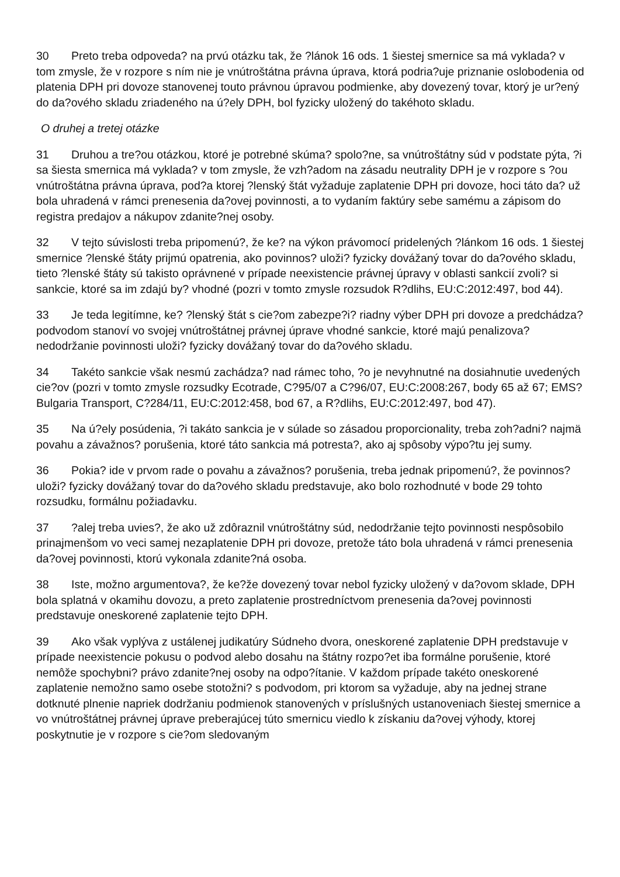30 Preto treba odpoveda? na prvú otázku tak, že ?lánok 16 ods. 1 šiestej smernice sa má vyklada? v tom zmysle, že v rozpore s ním nie je vnútroštátna právna úprava, ktorá podria?uje priznanie oslobodenia od platenia DPH pri dovoze stanovenej touto právnou úpravou podmienke, aby dovezený tovar, ktorý je ur?ený do da?ového skladu zriadeného na ú?ely DPH, bol fyzicky uložený do takéhoto skladu.
O druhej a tretej otázke
31 Druhou a tre?ou otázkou, ktoré je potrebné skúma? spolo?ne, sa vnútroštátny súd v podstate pýta, ?i sa šiesta smernica má vyklada? v tom zmysle, že vzh?adom na zásadu neutrality DPH je v rozpore s ?ou vnútroštátna právna úprava, pod?a ktorej ?lenský štát vyžaduje zaplatenie DPH pri dovoze, hoci táto da? už bola uhradená v rámci prenesenia da?ovej povinnosti, a to vydaním faktúry sebe samému a zápisom do registra predajov a nákupov zdanite?nej osoby.
32 V tejto súvislosti treba pripomenú?, že ke? na výkon právomocí pridelených ?lánkom 16 ods. 1 šiestej smernice ?lenské štáty prijmú opatrenia, ako povinnos? uloži? fyzicky dovážaný tovar do da?ového skladu, tieto ?lenské štáty sú takisto oprávnené v prípade neexistencie právnej úpravy v oblasti sankcií zvoli? si sankcie, ktoré sa im zdajú by? vhodné (pozri v tomto zmysle rozsudok R?dlihs, EU:C:2012:497, bod 44).
33 Je teda legitímne, ke? ?lenský štát s cie?om zabezpe?i? riadny výber DPH pri dovoze a predchádza? podvodom stanoví vo svojej vnútroštátnej právnej úprave vhodné sankcie, ktoré majú penalizova? nedodržanie povinnosti uloži? fyzicky dovážaný tovar do da?ového skladu.
34 Takéto sankcie však nesmú zachádza? nad rámec toho, ?o je nevyhnutné na dosiahnutie uvedených cie?ov (pozri v tomto zmysle rozsudky Ecotrade, C?95/07 a C?96/07, EU:C:2008:267, body 65 až 67; EMS?Bulgaria Transport, C?284/11, EU:C:2012:458, bod 67, a R?dlihs, EU:C:2012:497, bod 47).
35 Na ú?ely posúdenia, ?i takáto sankcia je v súlade so zásadou proporcionality, treba zoh?adni? najmä povahu a závažnos? porušenia, ktoré táto sankcia má potresta?, ako aj spôsoby výpo?tu jej sumy.
36 Pokia? ide v prvom rade o povahu a závažnos? porušenia, treba jednak pripomenú?, že povinnos? uloži? fyzicky dovážaný tovar do da?ového skladu predstavuje, ako bolo rozhodnuté v bode 29 tohto rozsudku, formálnu požiadavku.
37?alej treba uvies?, že ako už zdôraznil vnútroštátny súd, nedodržanie tejto povinnosti nespôsobilo prinajmenšom vo veci samej nezaplatenie DPH pri dovoze, pretože táto bola uhradená v rámci prenesenia da?ovej povinnosti, ktorú vykonala zdanite?ná osoba.
38 Iste, možno argumentova?, že ke?že dovezený tovar nebol fyzicky uložený v da?ovom sklade, DPH bola splatná v okamihu dovozu, a preto zaplatenie prostredníctvom prenesenia da?ovej povinnosti predstavuje oneskorené zaplatenie tejto DPH.
39 Ako však vyplýva z ustálenej judikatúry Súdneho dvora, oneskorené zaplatenie DPH predstavuje v prípade neexistencie pokusu o podvod alebo dosahu na štátny rozpo?et iba formálne porušenie, ktoré nemôže spochybni? právo zdanite?nej osoby na odpo?ítanie. V každom prípade takéto oneskorené zaplatenie nemožno samo osebe stotožni? s podvodom, pri ktorom sa vyžaduje, aby na jednej strane dotknuté plnenie napriek dodržaniu podmienok stanovených v príslušných ustanoveniach šiestej smernice a vo vnútroštátnej právnej úprave preberajúcej túto smernicu viedlo k získaniu da?ovej výhody, ktorej poskytnutie je v rozpore s cie?om sledovaným